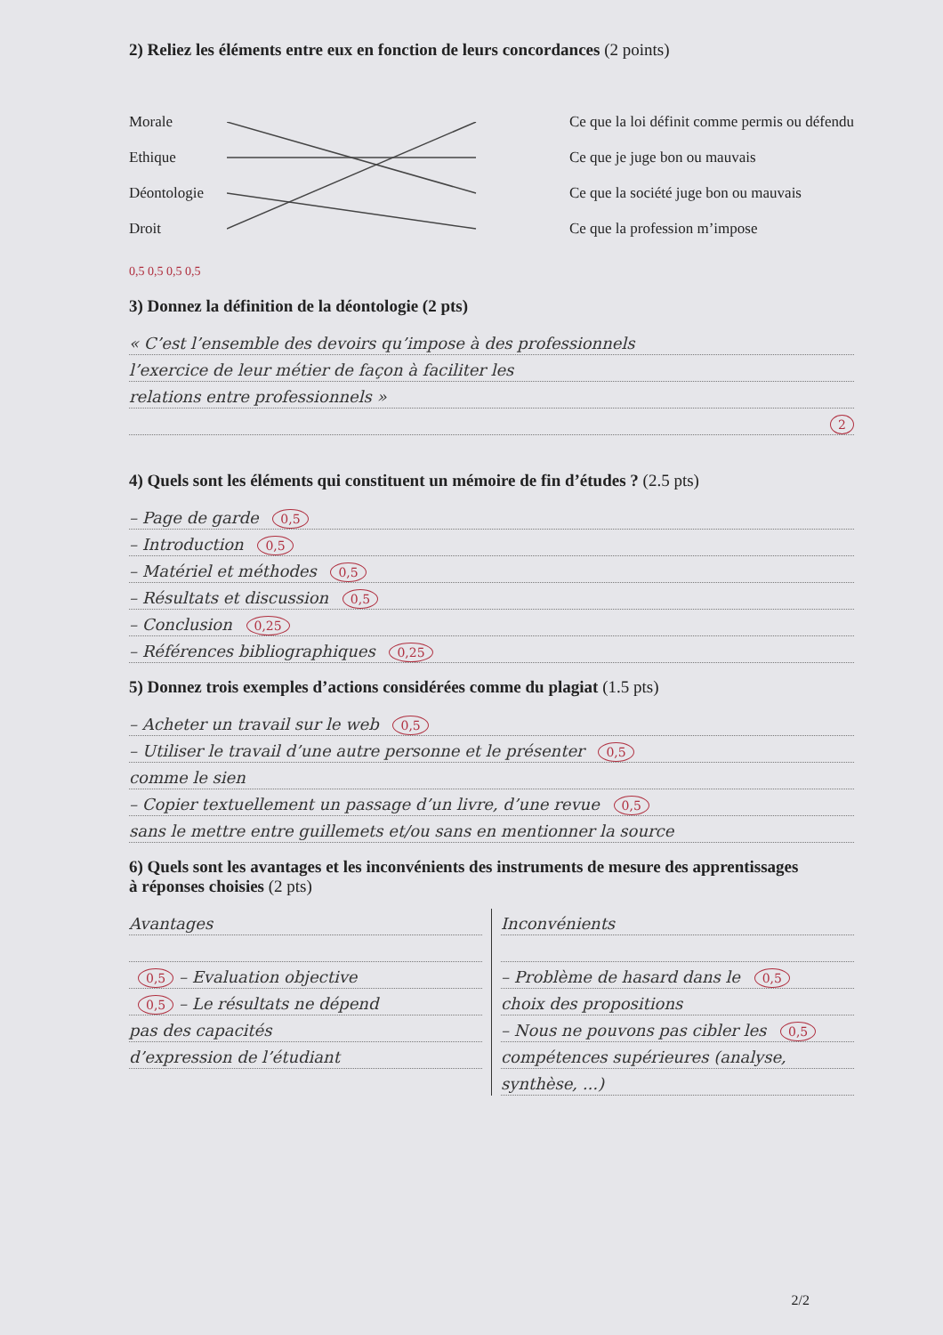2) Reliez les éléments entre eux en fonction de leurs concordances (2 points)
Morale
Ethique
Déontologie
Droit
Ce que la loi définit comme permis ou défendu
Ce que je juge bon ou mauvais
Ce que la société juge bon ou mauvais
Ce que la profession m’impose
0,5 0,5 0,5 0,5
3) Donnez la définition de la déontologie (2 pts)
« C’est l’ensemble des devoirs qu’impose à des professionnels
l’exercice de leur métier de façon à faciliter les
relations entre professionnels »
2
4) Quels sont les éléments qui constituent un mémoire de fin d’études ? (2.5 pts)
– Page de garde 0,5
– Introduction 0,5
– Matériel et méthodes 0,5
– Résultats et discussion 0,5
– Conclusion 0,25
– Références bibliographiques 0,25
5) Donnez trois exemples d’actions considérées comme du plagiat (1.5 pts)
– Acheter un travail sur le web 0,5
– Utiliser le travail d’une autre personne et le présenter 0,5
comme le sien
– Copier textuellement un passage d’un livre, d’une revue 0,5
sans le mettre entre guillemets et/ou sans en mentionner la source
6) Quels sont les avantages et les inconvénients des instruments de mesure des apprentissages
à réponses choisies (2 pts)
Avantages
0,5 – Evaluation objective
0,5 – Le résultats ne dépend
pas des capacités
d’expression de l’étudiant
Inconvénients
– Problème de hasard dans le 0,5
choix des propositions
– Nous ne pouvons pas cibler les 0,5
compétences supérieures (analyse,
synthèse, ...)
2/2